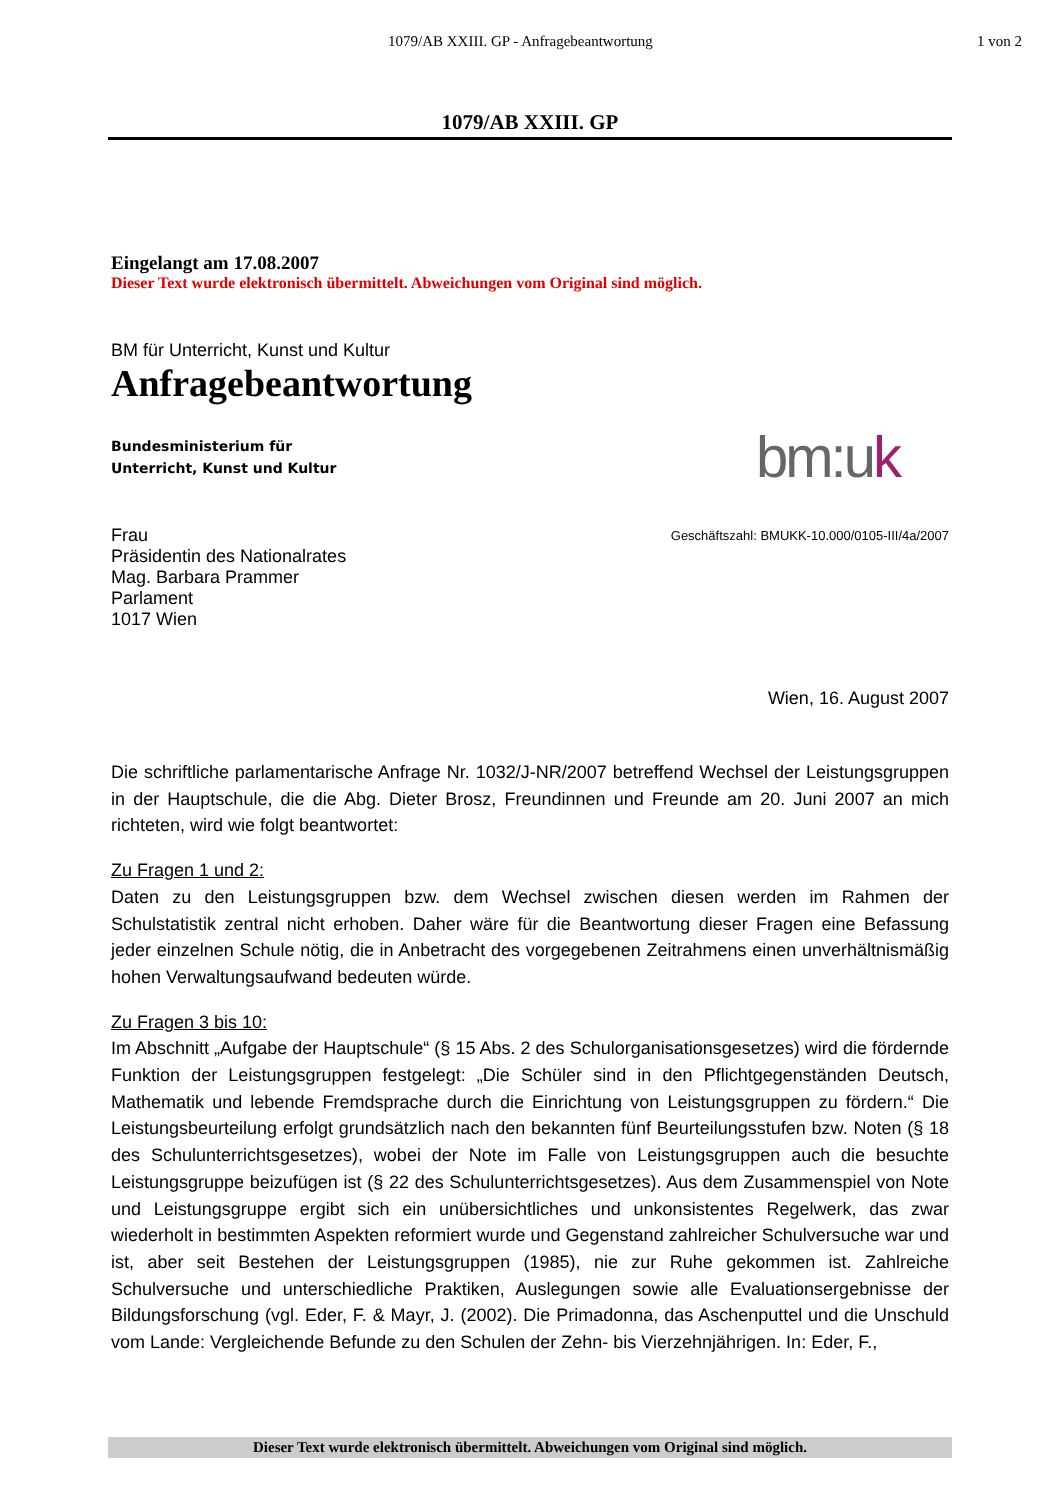1079/AB XXIII. GP - Anfragebeantwortung 1 von 2
1079/AB XXIII. GP
Eingelangt am 17.08.2007
Dieser Text wurde elektronisch übermittelt. Abweichungen vom Original sind möglich.
BM für Unterricht, Kunst und Kultur
Anfragebeantwortung
Bundesministerium für
Unterricht, Kunst und Kultur
bm:uk
Frau
Präsidentin des Nationalrates
Mag. Barbara Prammer
Parlament
1017 Wien
Geschäftszahl: BMUKK-10.000/0105-III/4a/2007
Wien, 16. August 2007
Die schriftliche parlamentarische Anfrage Nr. 1032/J-NR/2007 betreffend Wechsel der Leistungsgruppen in der Hauptschule, die die Abg. Dieter Brosz, Freundinnen und Freunde am 20. Juni 2007 an mich richteten, wird wie folgt beantwortet:
Zu Fragen 1 und 2:
Daten zu den Leistungsgruppen bzw. dem Wechsel zwischen diesen werden im Rahmen der Schulstatistik zentral nicht erhoben. Daher wäre für die Beantwortung dieser Fragen eine Befassung jeder einzelnen Schule nötig, die in Anbetracht des vorgegebenen Zeitrahmens einen unverhältnismäßig hohen Verwaltungsaufwand bedeuten würde.
Zu Fragen 3 bis 10:
Im Abschnitt „Aufgabe der Hauptschule“ (§ 15 Abs. 2 des Schulorganisationsgesetzes) wird die fördernde Funktion der Leistungsgruppen festgelegt: „Die Schüler sind in den Pflichtgegenständen Deutsch, Mathematik und lebende Fremdsprache durch die Einrichtung von Leistungsgruppen zu fördern.“ Die Leistungsbeurteilung erfolgt grundsätzlich nach den bekannten fünf Beurteilungsstufen bzw. Noten (§ 18 des Schulunterrichtsgesetzes), wobei der Note im Falle von Leistungsgruppen auch die besuchte Leistungsgruppe beizufügen ist (§ 22 des Schulunterrichtsgesetzes). Aus dem Zusammenspiel von Note und Leistungsgruppe ergibt sich ein unübersichtliches und unkonsistentes Regelwerk, das zwar wiederholt in bestimmten Aspekten reformiert wurde und Gegenstand zahlreicher Schulversuche war und ist, aber seit Bestehen der Leistungsgruppen (1985), nie zur Ruhe gekommen ist. Zahlreiche Schulversuche und unterschiedliche Praktiken, Auslegungen sowie alle Evaluationsergebnisse der Bildungsforschung (vgl. Eder, F. & Mayr, J. (2002). Die Primadonna, das Aschenputtel und die Unschuld vom Lande: Vergleichende Befunde zu den Schulen der Zehn- bis Vierzehnjährigen. In: Eder, F.,
Dieser Text wurde elektronisch übermittelt. Abweichungen vom Original sind möglich.